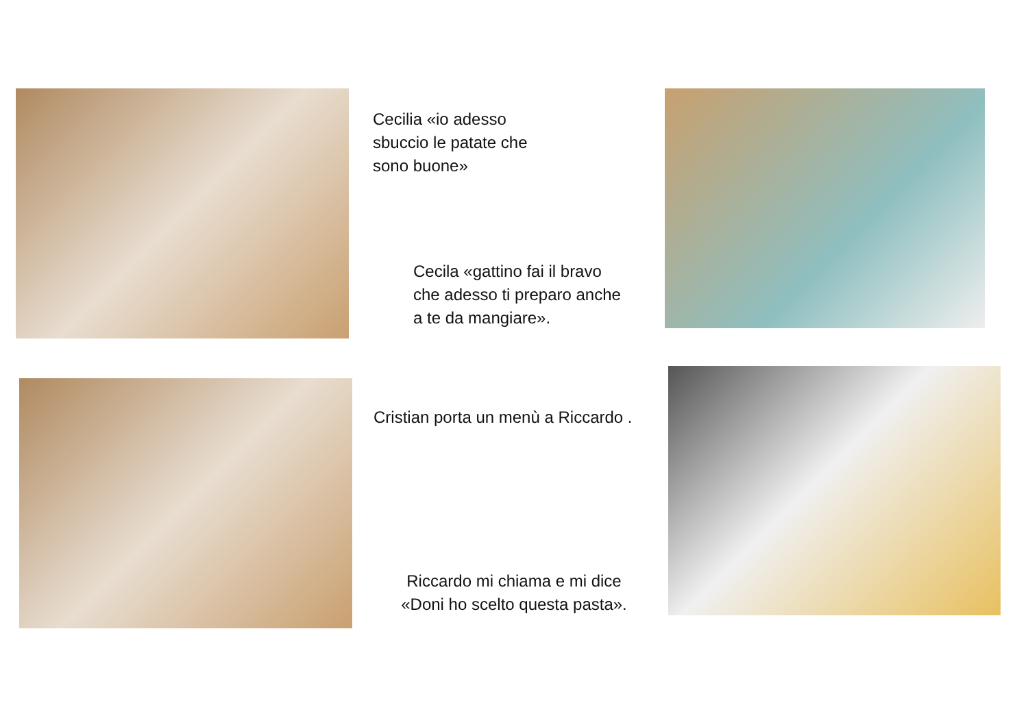Cecilia «io adesso
sbuccio le patate che
sono buone»
Cecila «gattino fai il bravo
che adesso ti preparo anche
a te da mangiare».
Cristian porta un menù a Riccardo .
Riccardo mi chiama e mi dice
«Doni ho scelto questa pasta».